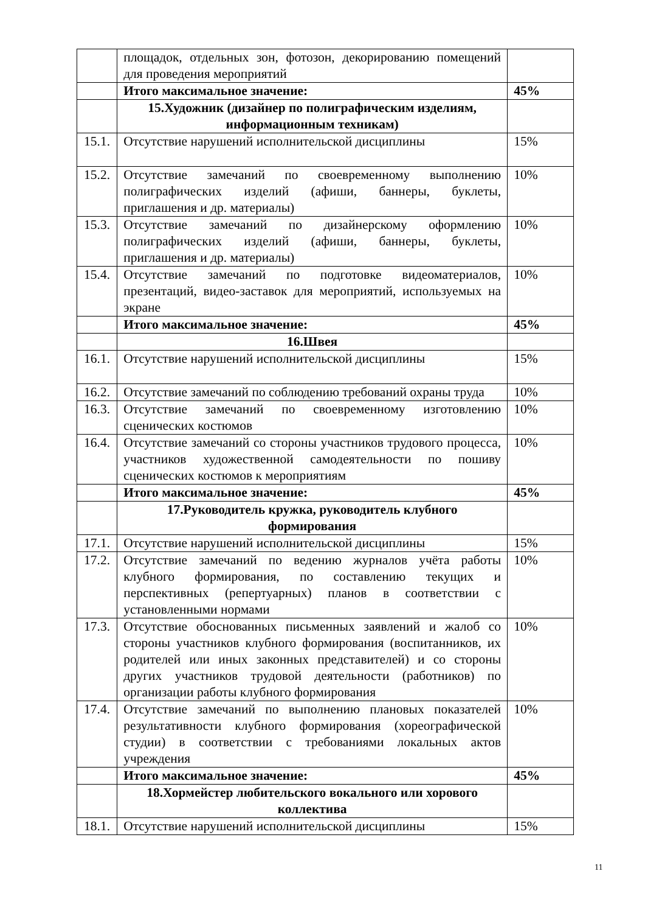| | площадок, отдельных зон, фотозон, декорированию помещений для проведения мероприятий | |
| | Итого максимальное значение: | 45% |
| | 15.Художник (дизайнер по полиграфическим изделиям, информационным техникам) | |
| 15.1. | Отсутствие нарушений исполнительской дисциплины | 15% |
| 15.2. | Отсутствие замечаний по своевременному выполнению полиграфических изделий (афиши, баннеры, буклеты, приглашения и др. материалы) | 10% |
| 15.3. | Отсутствие замечаний по дизайнерскому оформлению полиграфических изделий (афиши, баннеры, буклеты, приглашения и др. материалы) | 10% |
| 15.4. | Отсутствие замечаний по подготовке видеоматериалов, презентаций, видео-заставок для мероприятий, используемых на экране | 10% |
| | Итого максимальное значение: | 45% |
| | 16.Швея | |
| 16.1. | Отсутствие нарушений исполнительской дисциплины | 15% |
| 16.2. | Отсутствие замечаний по соблюдению требований охраны труда | 10% |
| 16.3. | Отсутствие замечаний по своевременному изготовлению сценических костюмов | 10% |
| 16.4. | Отсутствие замечаний со стороны участников трудового процесса, участников художественной самодеятельности по пошиву сценических костюмов к мероприятиям | 10% |
| | Итого максимальное значение: | 45% |
| | 17.Руководитель кружка, руководитель клубного формирования | |
| 17.1. | Отсутствие нарушений исполнительской дисциплины | 15% |
| 17.2. | Отсутствие замечаний по ведению журналов учёта работы клубного формирования, по составлению текущих и перспективных (репертуарных) планов в соответствии с установленными нормами | 10% |
| 17.3. | Отсутствие обоснованных письменных заявлений и жалоб со стороны участников клубного формирования (воспитанников, их родителей или иных законных представителей) и со стороны других участников трудовой деятельности (работников) по организации работы клубного формирования | 10% |
| 17.4. | Отсутствие замечаний по выполнению плановых показателей результативности клубного формирования (хореографической студии) в соответствии с требованиями локальных актов учреждения | 10% |
| | Итого максимальное значение: | 45% |
| | 18.Хормейстер любительского вокального или хорового коллектива | |
| 18.1. | Отсутствие нарушений исполнительской дисциплины | 15% |
11